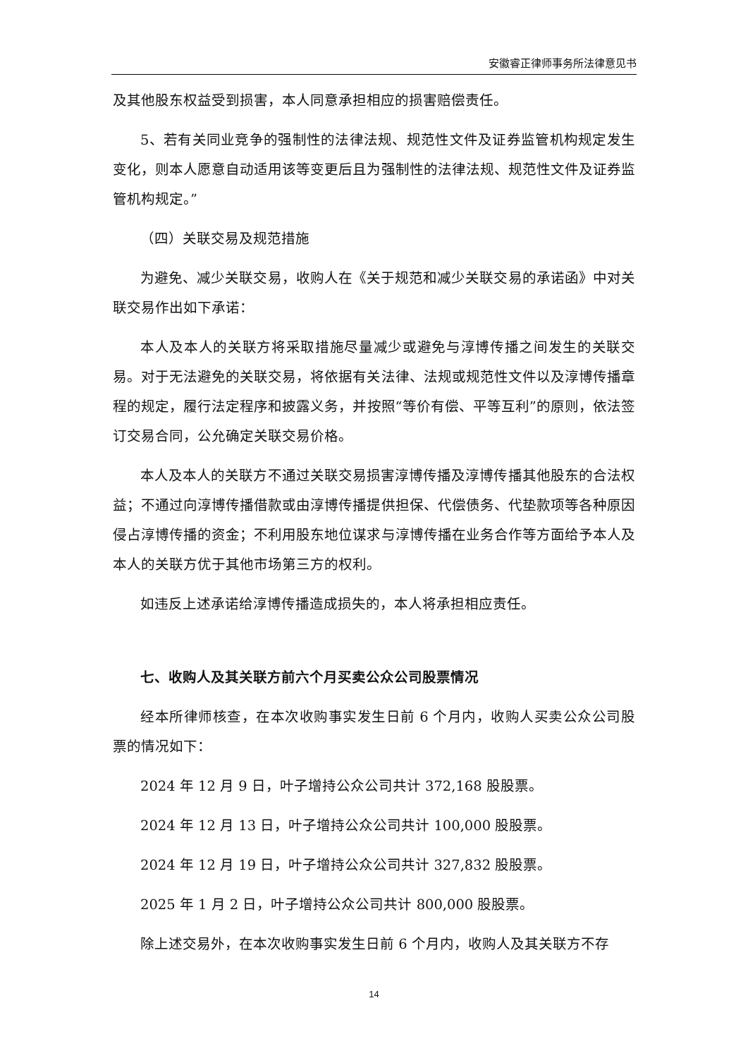安徽睿正律师事务所法律意见书
及其他股东权益受到损害，本人同意承担相应的损害赔偿责任。
5、若有关同业竞争的强制性的法律法规、规范性文件及证券监管机构规定发生变化，则本人愿意自动适用该等变更后且为强制性的法律法规、规范性文件及证券监管机构规定。”
（四）关联交易及规范措施
为避免、减少关联交易，收购人在《关于规范和减少关联交易的承诺函》中对关联交易作出如下承诺：
本人及本人的关联方将采取措施尽量减少或避免与淳博传播之间发生的关联交易。对于无法避免的关联交易，将依据有关法律、法规或规范性文件以及淳博传播章程的规定，履行法定程序和披露义务，并按照“等价有偿、平等互利”的原则，依法签订交易合同，公允确定关联交易价格。
本人及本人的关联方不通过关联交易损害淳博传播及淳博传播其他股东的合法权益；不通过向淳博传播借款或由淳博传播提供担保、代偿债务、代垫款项等各种原因侵占淳博传播的资金；不利用股东地位谋求与淳博传播在业务合作等方面给予本人及本人的关联方优于其他市场第三方的权利。
如违反上述承诺给淳博传播造成损失的，本人将承担相应责任。
七、收购人及其关联方前六个月买卖公众公司股票情况
经本所律师核查，在本次收购事实发生日前 6 个月内，收购人买卖公众公司股票的情况如下：
2024 年 12 月 9 日，叶子增持公众公司共计 372,168 股股票。
2024 年 12 月 13 日，叶子增持公众公司共计 100,000 股股票。
2024 年 12 月 19 日，叶子增持公众公司共计 327,832 股股票。
2025 年 1 月 2 日，叶子增持公众公司共计 800,000 股股票。
除上述交易外，在本次收购事实发生日前 6 个月内，收购人及其关联方不存
14